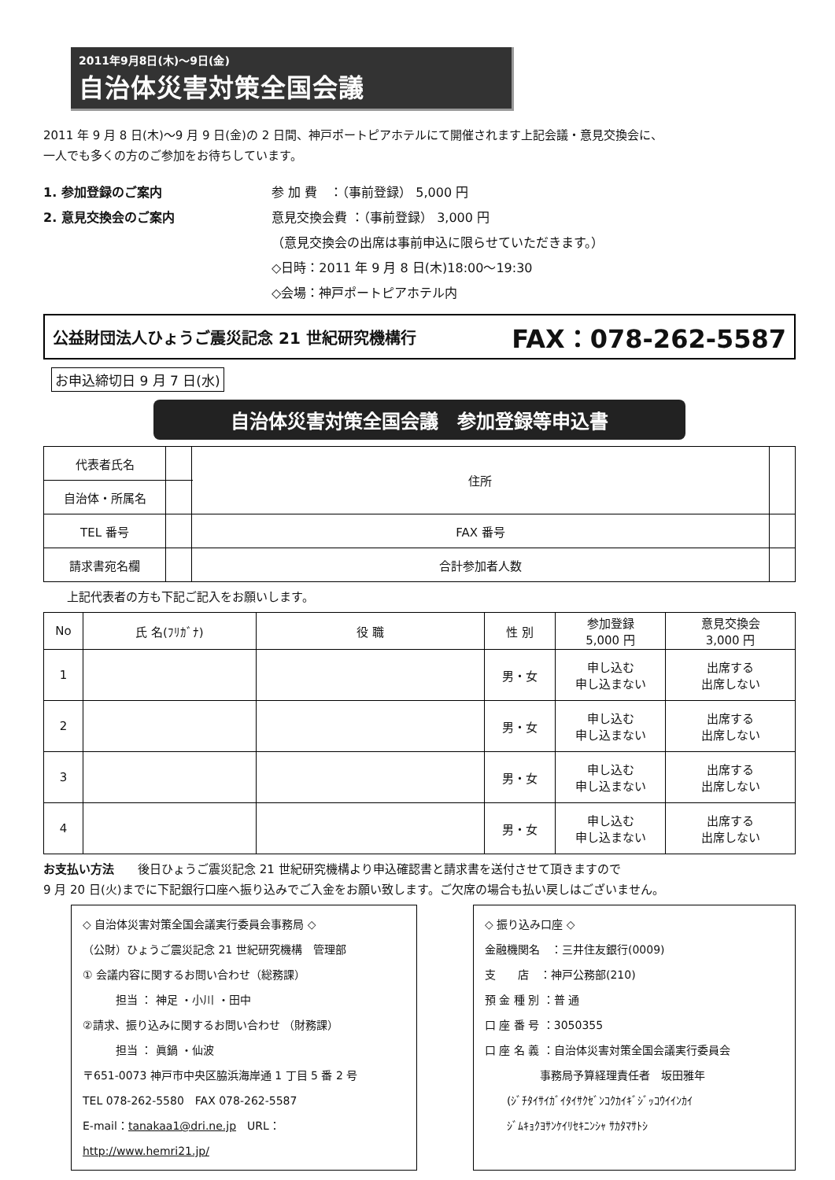2011年9月8日(木)～9日(金)
自治体災害対策全国会議
2011 年 9 月 8 日(木)～9 月 9 日(金)の 2 日間、神戸ポートピアホテルにて開催されます上記会議・意見交換会に、
一人でも多くの方のご参加をお待ちしています。
1. 参加登録のご案内
2. 意見交換会のご案内
参 加 費　：（事前登録） 5,000 円
意見交換会費 ：（事前登録） 3,000 円
（意見交換会の出席は事前申込に限らせていただきます。）
◇日時：2011 年 9 月 8 日(木)18:00～19:30
◇会場：神戸ポートピアホテル内
公益財団法人ひょうご震災記念 21 世紀研究機構行 FAX：078-262-5587
お申込締切日 9 月 7 日(水)
自治体災害対策全国会議　参加登録等申込書
| 代表者氏名 | | 住所 | | |
| 自治体・所属名 | | | | |
| TEL 番号 | | FAX 番号 | | |
| 請求書宛名欄 | | 合計参加者人数 | | |
上記代表者の方も下記ご記入をお願いします。
| No | 氏 名(ﾌﾘｶﾞﾅ) | 役 職 | 性 別 | 参加登録 5,000 円 | 意見交換会 3,000 円 |
| --- | --- | --- | --- | --- | --- |
| 1 | | | 男・女 | 申し込む 申し込まない | 出席する 出席しない |
| 2 | | | 男・女 | 申し込む 申し込まない | 出席する 出席しない |
| 3 | | | 男・女 | 申し込む 申し込まない | 出席する 出席しない |
| 4 | | | 男・女 | 申し込む 申し込まない | 出席する 出席しない |
お支払い方法　　後日ひょうご震災記念 21 世紀研究機構より申込確認書と請求書を送付させて頂きますので
9 月 20 日(火)までに下記銀行口座へ振り込みでご入金をお願い致します。ご欠席の場合も払い戻しはございません。
◇ 自治体災害対策全国会議実行委員会事務局 ◇
（公財）ひょうご震災記念 21 世紀研究機構　管理部
① 会議内容に関するお問い合わせ（総務課）
　　　担当 ： 神足 ・小川 ・田中
②請求、振り込みに関するお問い合わせ （財務課）
　　　担当 ： 眞鍋 ・仙波
〒651-0073 神戸市中央区脇浜海岸通 1 丁目 5 番 2 号
TEL 078-262-5580　FAX 078-262-5587
E-mail：tanakaa1@dri.ne.jp　URL：http://www.hemri21.jp/
◇ 振り込み口座 ◇
金融機関名　：三井住友銀行(0009)
支　　店　：神戸公務部(210)
預 金 種 別 ：普 通
口 座 番 号 ：3050355
口 座 名 義 ：自治体災害対策全国会議実行委員会
　　　　　事務局予算経理責任者　坂田雅年
　　(ｼﾞﾁﾀｲｻｲｶﾞｲﾀｲｻｸｾﾞﾝｺｸｶｲｷﾞｼﾞｯｺｳｲｲﾝｶｲ
　　ｼﾞﾑｷｮｸﾖｻﾝｹｲﾘｾｷﾆﾝｼｬ ｻｶﾀﾏｻﾄｼ